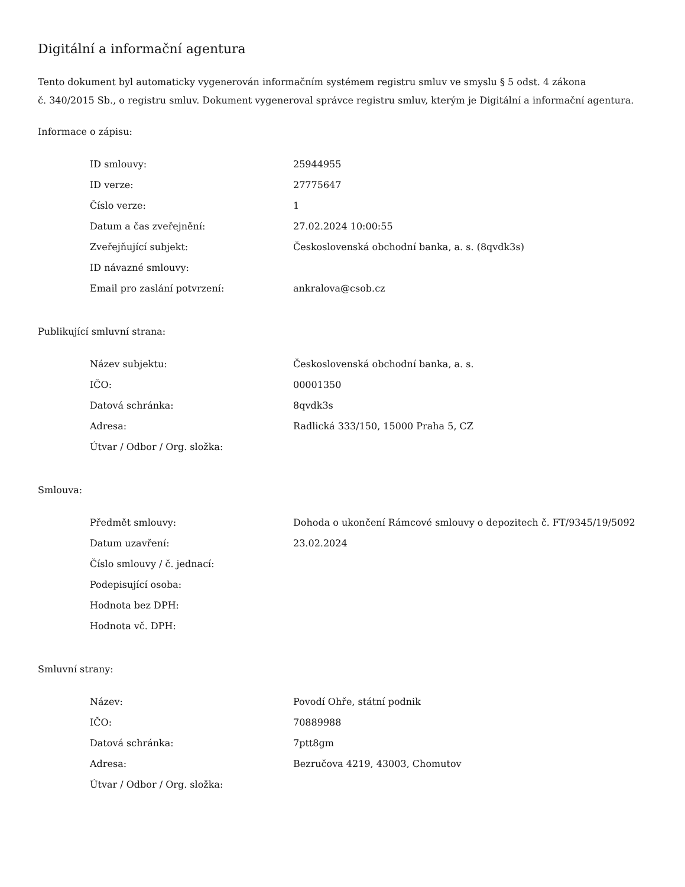Digitální a informační agentura
Tento dokument byl automaticky vygenerován informačním systémem registru smluv ve smyslu § 5 odst. 4 zákona
č. 340/2015 Sb., o registru smluv. Dokument vygeneroval správce registru smluv, kterým je Digitální a informační agentura.
Informace o zápisu:
| ID smlouvy: | 25944955 |
| ID verze: | 27775647 |
| Číslo verze: | 1 |
| Datum a čas zveřejnění: | 27.02.2024 10:00:55 |
| Zveřejňující subjekt: | Československá obchodní banka, a. s. (8qvdk3s) |
| ID návazné smlouvy: | |
| Email pro zaslání potvrzení: | ankralova@csob.cz |
Publikující smluvní strana:
| Název subjektu: | Československá obchodní banka, a. s. |
| IČO: | 00001350 |
| Datová schránka: | 8qvdk3s |
| Adresa: | Radlická 333/150, 15000 Praha 5, CZ |
| Útvar / Odbor / Org. složka: | |
Smlouva:
| Předmět smlouvy: | Dohoda o ukončení Rámcové smlouvy o depozitech č. FT/9345/19/5092 |
| Datum uzavření: | 23.02.2024 |
| Číslo smlouvy / č. jednací: | |
| Podepisující osoba: | |
| Hodnota bez DPH: | |
| Hodnota vč. DPH: | |
Smluvní strany:
| Název: | Povodí Ohře, státní podnik |
| IČO: | 70889988 |
| Datová schránka: | 7ptt8gm |
| Adresa: | Bezručova 4219, 43003, Chomutov |
| Útvar / Odbor / Org. složka: | |